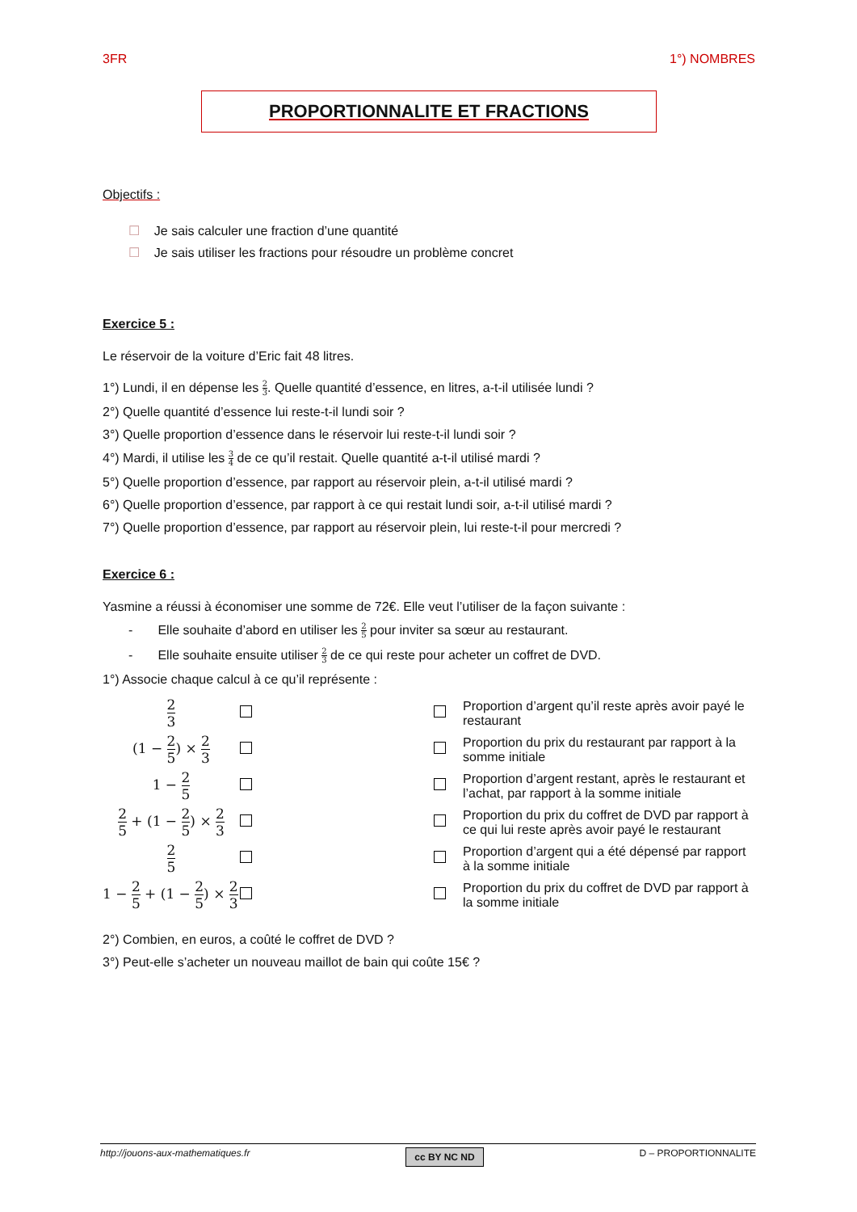3FR 1°) NOMBRES
PROPORTIONNALITE ET FRACTIONS
Objectifs :
☐ Je sais calculer une fraction d’une quantité
☐ Je sais utiliser les fractions pour résoudre un problème concret
Exercice 5 :
Le réservoir de la voiture d’Eric fait 48 litres.
1°) Lundi, il en dépense les 2 3. Quelle quantité d’essence, en litres, a-t-il utilisée lundi ?
2°) Quelle quantité d’essence lui reste-t-il lundi soir ?
3°) Quelle proportion d’essence dans le réservoir lui reste-t-il lundi soir ?
4°) Mardi, il utilise les 3 4 de ce qu’il restait. Quelle quantité a-t-il utilisé mardi ?
5°) Quelle proportion d’essence, par rapport au réservoir plein, a-t-il utilisé mardi ?
6°) Quelle proportion d’essence, par rapport à ce qui restait lundi soir, a-t-il utilisé mardi ?
7°) Quelle proportion d’essence, par rapport au réservoir plein, lui reste-t-il pour mercredi ?
Exercice 6 :
Yasmine a réussi à économiser une somme de 72€. Elle veut l’utiliser de la façon suivante :
- Elle souhaite d’abord en utiliser les 2 5 pour inviter sa sœur au restaurant.
- Elle souhaite ensuite utiliser 2 3 de ce qui reste pour acheter un coffret de DVD.
1°) Associe chaque calcul à ce qu’il représente :
| 2 3 | | | Proportion d’argent qu’il reste après avoir payé le restaurant |
| (1 − 2 5 ) × 2 3 | | | Proportion du prix du restaurant par rapport à la somme initiale |
| 1 − 2 5 | | | Proportion d’argent restant, après le restaurant et l’achat, par rapport à la somme initiale |
| 2 5 + (1 − 2 5 ) × 2 3 | | | Proportion du prix du coffret de DVD par rapport à ce qui lui reste après avoir payé le restaurant |
| 2 5 | | | Proportion d’argent qui a été dépensé par rapport à la somme initiale |
| 1 − 2 5 + (1 − 2 5 ) × 2 3 | | | Proportion du prix du coffret de DVD par rapport à la somme initiale |
2°) Combien, en euros, a coûté le coffret de DVD ?
3°) Peut-elle s’acheter un nouveau maillot de bain qui coûte 15€ ?
http://jouons-aux-mathematiques.fr cc BY NC ND D – PROPORTIONNALITE